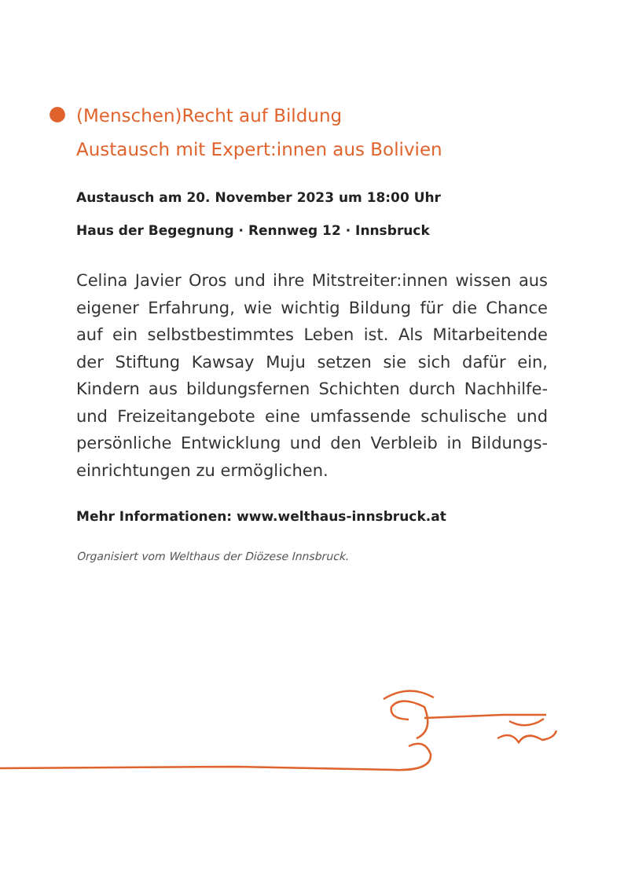(Menschen)Recht auf Bildung
Austausch mit Expert:innen aus Bolivien
Austausch am 20. November 2023 um 18:00 Uhr
Haus der Begegnung · Rennweg 12 · Innsbruck
Celina Javier Oros und ihre Mitstreiter:innen wissen aus eigener Erfahrung, wie wichtig Bildung für die Chance auf ein selbstbestimmtes Leben ist. Als Mitarbeitende der Stiftung Kawsay Muju setzen sie sich dafür ein, Kindern aus bildungsfernen Schichten durch Nachhilfe- und Freizeitangebote eine umfassende schulische und persönliche Entwicklung und den Verbleib in Bildungs­einrichtungen zu ermöglichen.
Mehr Informationen: www.welthaus-innsbruck.at
Organisiert vom Welthaus der Diözese Innsbruck.